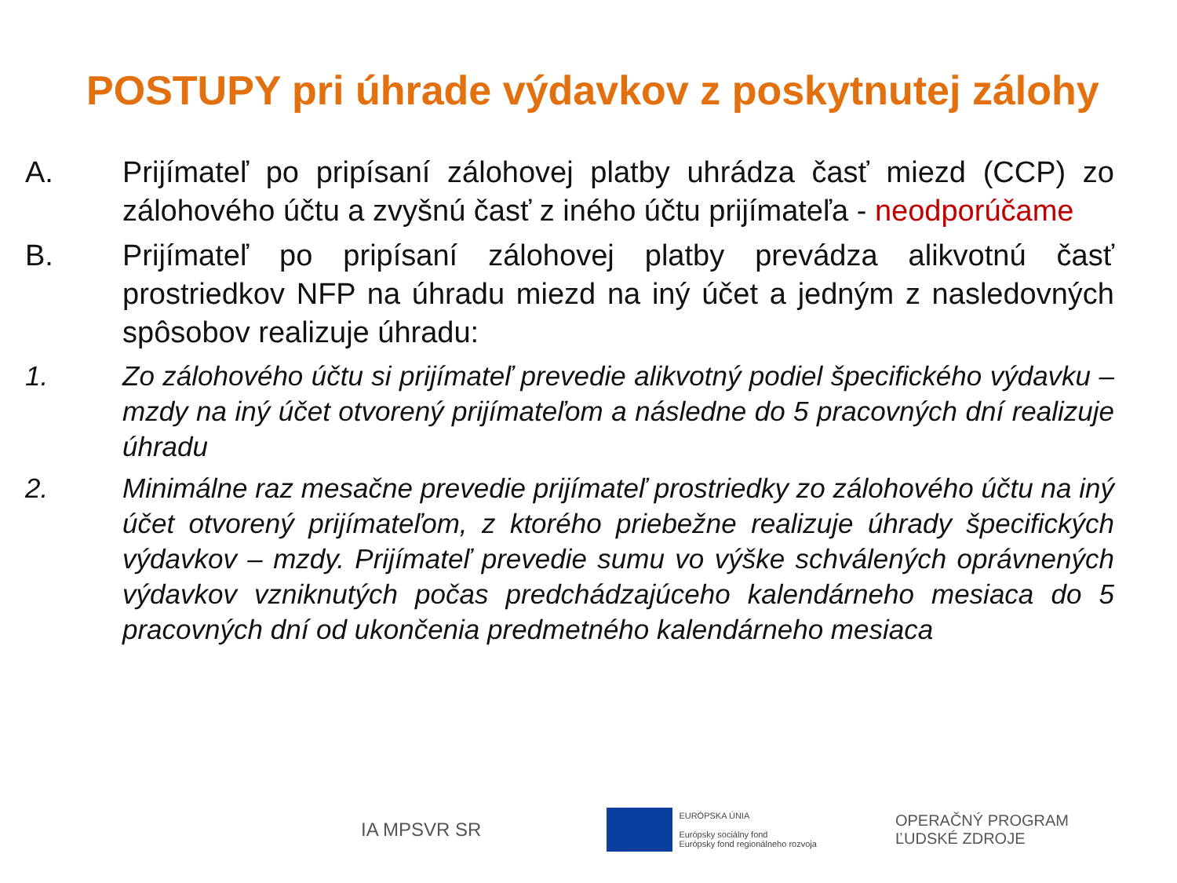POSTUPY pri úhrade výdavkov z poskytnutej zálohy
A. Prijímateľ po pripísaní zálohovej platby uhrádza časť miezd (CCP) zo zálohového účtu a zvyšnú časť z iného účtu prijímateľa - neodporúčame
B. Prijímateľ po pripísaní zálohovej platby prevádza alikvotnú časť prostriedkov NFP na úhradu miezd na iný účet a jedným z nasledovných spôsobov realizuje úhradu:
1. Zo zálohového účtu si prijímateľ prevedie alikvotný podiel špecifického výdavku – mzdy na iný účet otvorený prijímateľom a následne do 5 pracovných dní realizuje úhradu
2. Minimálne raz mesačne prevedie prijímateľ prostriedky zo zálohového účtu na iný účet otvorený prijímateľom, z ktorého priebežne realizuje úhrady špecifických výdavkov – mzdy. Prijímateľ prevedie sumu vo výške schválených oprávnených výdavkov vzniknutých počas predchádzajúceho kalendárneho mesiaca do 5 pracovných dní od ukončenia predmetného kalendárneho mesiaca
IA MPSVR SR
EURÓPSKA ÚNIA
Európsky sociálny fond
Európsky fond regionálneho rozvoja
OPERAČNÝ PROGRAM
ĽUDSKÉ ZDROJE